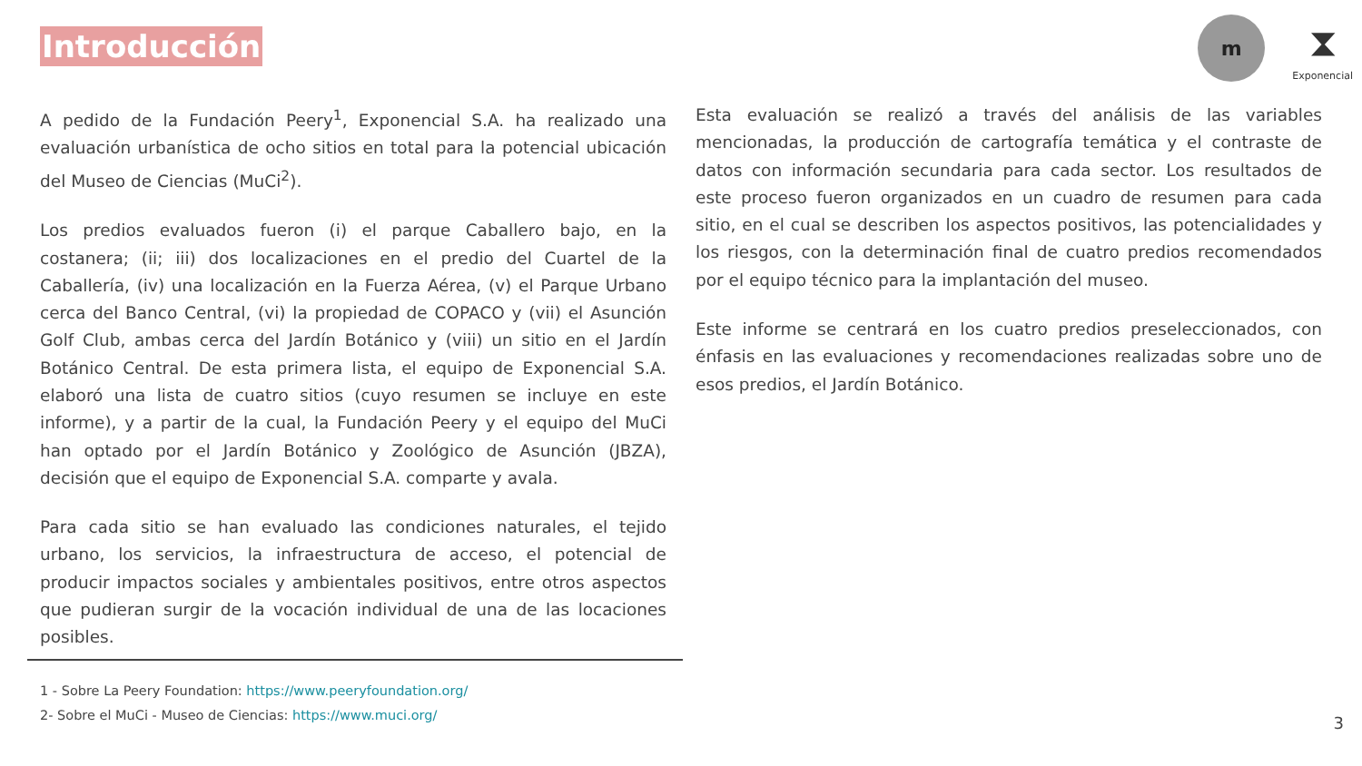Introducción
m
⧗
Exponencial
A pedido de la Fundación Peery<sup>1</sup>, Exponencial S.A. ha realizado una evaluación urbanística de ocho sitios en total para la potencial ubicación del Museo de Ciencias (MuCi<sup>2</sup>).
Los predios evaluados fueron (i) el parque Caballero bajo, en la costanera; (ii; iii) dos localizaciones en el predio del Cuartel de la Caballería, (iv) una localización en la Fuerza Aérea, (v) el Parque Urbano cerca del Banco Central, (vi) la propiedad de COPACO y (vii) el Asunción Golf Club, ambas cerca del Jardín Botánico y (viii) un sitio en el Jardín Botánico Central. De esta primera lista, el equipo de Exponencial S.A. elaboró una lista de cuatro sitios (cuyo resumen se incluye en este informe), y a partir de la cual, la Fundación Peery y el equipo del MuCi han optado por el Jardín Botánico y Zoológico de Asunción (JBZA), decisión que el equipo de Exponencial S.A. comparte y avala.
Para cada sitio se han evaluado las condiciones naturales, el tejido urbano, los servicios, la infraestructura de acceso, el potencial de producir impactos sociales y ambientales positivos, entre otros aspectos que pudieran surgir de la vocación individual de una de las locaciones posibles.
Esta evaluación se realizó a través del análisis de las variables mencionadas, la producción de cartografía temática y el contraste de datos con información secundaria para cada sector. Los resultados de este proceso fueron organizados en un cuadro de resumen para cada sitio, en el cual se describen los aspectos positivos, las potencialidades y los riesgos, con la determinación final de cuatro predios recomendados por el equipo técnico para la implantación del museo.
Este informe se centrará en los cuatro predios preseleccionados, con énfasis en las evaluaciones y recomendaciones realizadas sobre uno de esos predios, el Jardín Botánico.
1 - Sobre La Peery Foundation: https://www.peeryfoundation.org/
2- Sobre el MuCi - Museo de Ciencias: https://www.muci.org/
3